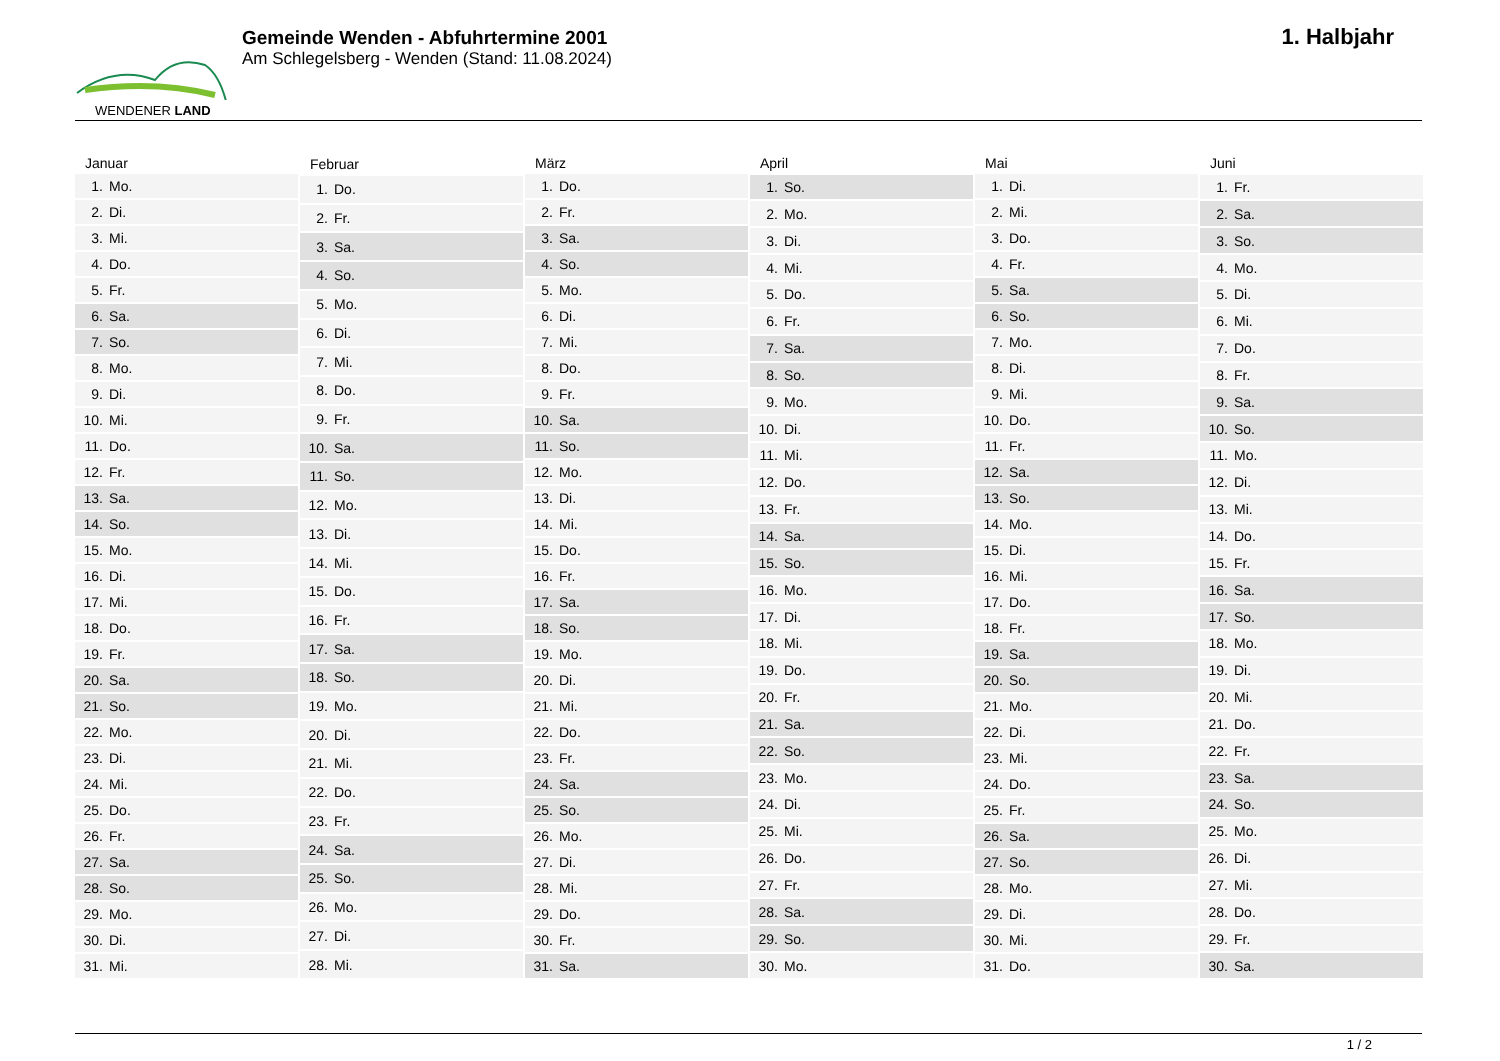WENDENER LAND
Gemeinde Wenden - Abfuhrtermine 2001
Am Schlegelsberg - Wenden (Stand: 11.08.2024)
1. Halbjahr
| Januar |
| --- |
| 1. Mo. |
| 2. Di. |
| 3. Mi. |
| 4. Do. |
| 5. Fr. |
| 6. Sa. |
| 7. So. |
| 8. Mo. |
| 9. Di. |
| 10. Mi. |
| 11. Do. |
| 12. Fr. |
| 13. Sa. |
| 14. So. |
| 15. Mo. |
| 16. Di. |
| 17. Mi. |
| 18. Do. |
| 19. Fr. |
| 20. Sa. |
| 21. So. |
| 22. Mo. |
| 23. Di. |
| 24. Mi. |
| 25. Do. |
| 26. Fr. |
| 27. Sa. |
| 28. So. |
| 29. Mo. |
| 30. Di. |
| 31. Mi. |
| Februar |
| --- |
| 1. Do. |
| 2. Fr. |
| 3. Sa. |
| 4. So. |
| 5. Mo. |
| 6. Di. |
| 7. Mi. |
| 8. Do. |
| 9. Fr. |
| 10. Sa. |
| 11. So. |
| 12. Mo. |
| 13. Di. |
| 14. Mi. |
| 15. Do. |
| 16. Fr. |
| 17. Sa. |
| 18. So. |
| 19. Mo. |
| 20. Di. |
| 21. Mi. |
| 22. Do. |
| 23. Fr. |
| 24. Sa. |
| 25. So. |
| 26. Mo. |
| 27. Di. |
| 28. Mi. |
| März |
| --- |
| 1. Do. |
| 2. Fr. |
| 3. Sa. |
| 4. So. |
| 5. Mo. |
| 6. Di. |
| 7. Mi. |
| 8. Do. |
| 9. Fr. |
| 10. Sa. |
| 11. So. |
| 12. Mo. |
| 13. Di. |
| 14. Mi. |
| 15. Do. |
| 16. Fr. |
| 17. Sa. |
| 18. So. |
| 19. Mo. |
| 20. Di. |
| 21. Mi. |
| 22. Do. |
| 23. Fr. |
| 24. Sa. |
| 25. So. |
| 26. Mo. |
| 27. Di. |
| 28. Mi. |
| 29. Do. |
| 30. Fr. |
| 31. Sa. |
| April |
| --- |
| 1. So. |
| 2. Mo. |
| 3. Di. |
| 4. Mi. |
| 5. Do. |
| 6. Fr. |
| 7. Sa. |
| 8. So. |
| 9. Mo. |
| 10. Di. |
| 11. Mi. |
| 12. Do. |
| 13. Fr. |
| 14. Sa. |
| 15. So. |
| 16. Mo. |
| 17. Di. |
| 18. Mi. |
| 19. Do. |
| 20. Fr. |
| 21. Sa. |
| 22. So. |
| 23. Mo. |
| 24. Di. |
| 25. Mi. |
| 26. Do. |
| 27. Fr. |
| 28. Sa. |
| 29. So. |
| 30. Mo. |
| Mai |
| --- |
| 1. Di. |
| 2. Mi. |
| 3. Do. |
| 4. Fr. |
| 5. Sa. |
| 6. So. |
| 7. Mo. |
| 8. Di. |
| 9. Mi. |
| 10. Do. |
| 11. Fr. |
| 12. Sa. |
| 13. So. |
| 14. Mo. |
| 15. Di. |
| 16. Mi. |
| 17. Do. |
| 18. Fr. |
| 19. Sa. |
| 20. So. |
| 21. Mo. |
| 22. Di. |
| 23. Mi. |
| 24. Do. |
| 25. Fr. |
| 26. Sa. |
| 27. So. |
| 28. Mo. |
| 29. Di. |
| 30. Mi. |
| 31. Do. |
| Juni |
| --- |
| 1. Fr. |
| 2. Sa. |
| 3. So. |
| 4. Mo. |
| 5. Di. |
| 6. Mi. |
| 7. Do. |
| 8. Fr. |
| 9. Sa. |
| 10. So. |
| 11. Mo. |
| 12. Di. |
| 13. Mi. |
| 14. Do. |
| 15. Fr. |
| 16. Sa. |
| 17. So. |
| 18. Mo. |
| 19. Di. |
| 20. Mi. |
| 21. Do. |
| 22. Fr. |
| 23. Sa. |
| 24. So. |
| 25. Mo. |
| 26. Di. |
| 27. Mi. |
| 28. Do. |
| 29. Fr. |
| 30. Sa. |
1 / 2